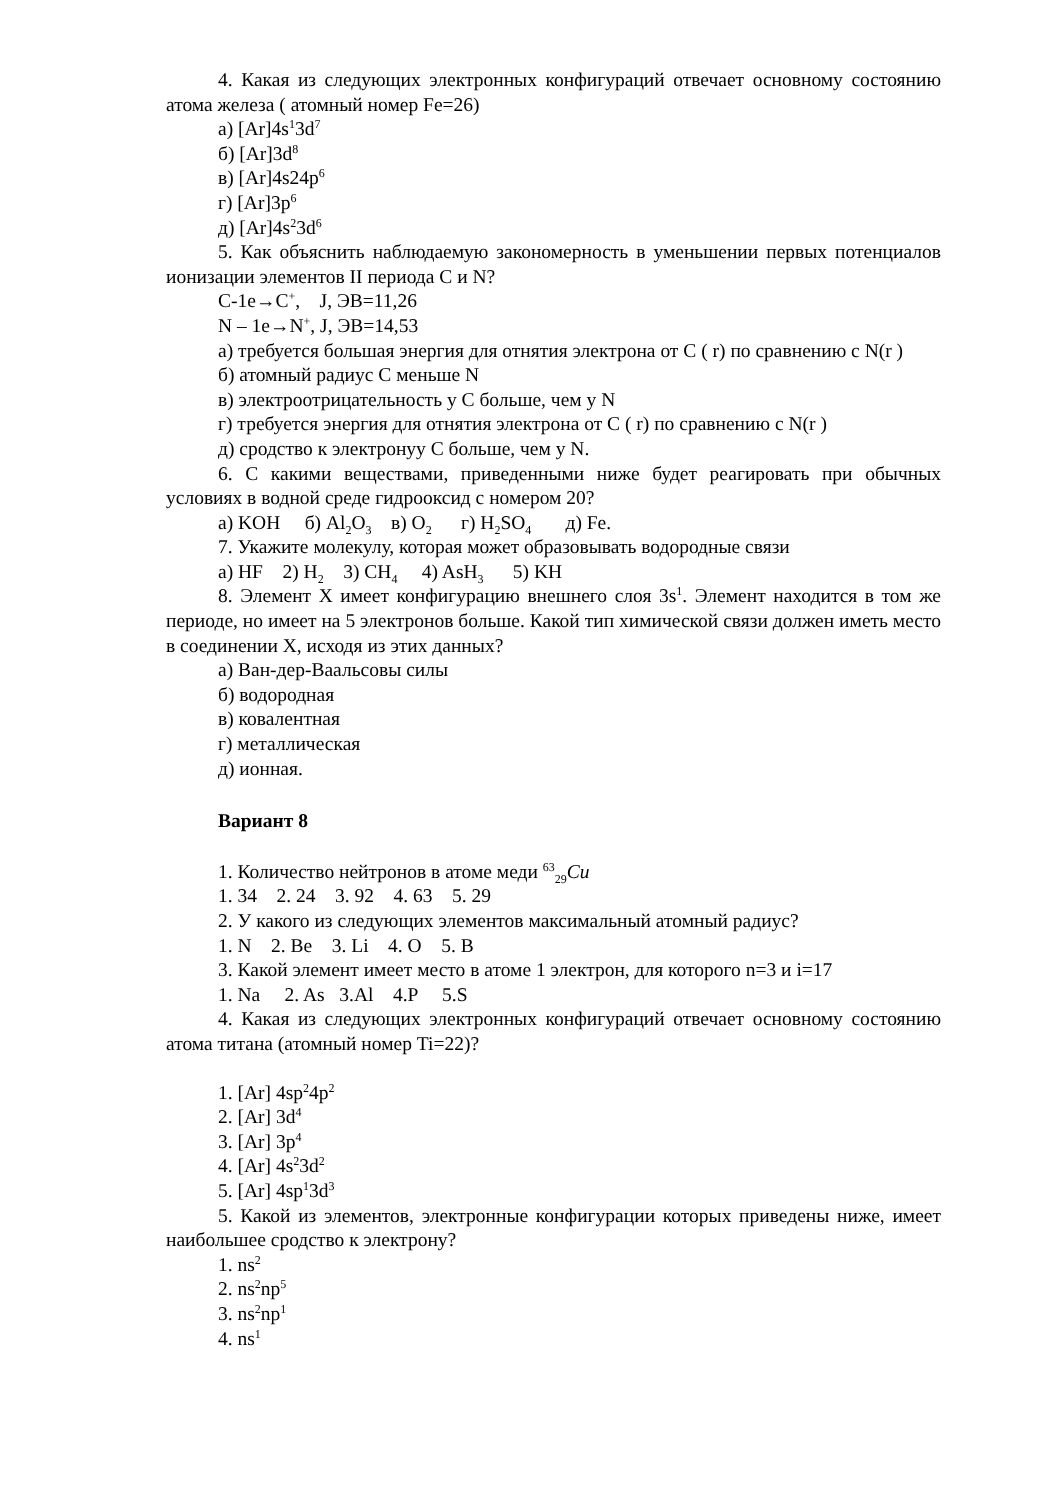4. Какая из следующих электронных конфигураций отвечает основному состоянию атома железа ( атомный номер Fe=26)
а) [Ar]4s<sup>1</sup>3d<sup>7</sup>
б) [Ar]3d<sup>8</sup>
в) [Ar]4s24p<sup>6</sup>
г) [Ar]3p<sup>6</sup>
д) [Ar]4s<sup>2</sup>3d<sup>6</sup>
5. Как объяснить наблюдаемую закономерность в уменьшении первых потенциалов ионизации элементов II периода C и N?
C-1e→C<sup>+</sup>, J, ЭВ=11,26
N – 1e→N<sup>+</sup>, J, ЭВ=14,53
а) требуется большая энергия для отнятия электрона от C ( r) по сравнению с N(r )
б) атомный радиус C меньше N
в) электроотрицательность у C больше, чем у N
г) требуется энергия для отнятия электрона от C ( r) по сравнению с N(r )
д) сродство к электронуу C больше, чем у N.
6. С какими веществами, приведенными ниже будет реагировать при обычных условиях в водной среде гидрооксид с номером 20?
а) KOH б) Al<sub>2</sub>O<sub>3</sub> в) O<sub>2</sub> г) H<sub>2</sub>SO<sub>4</sub> д) Fe.
7. Укажите молекулу, которая может образовывать водородные связи
а) HF 2) H<sub>2</sub> 3) CH<sub>4</sub> 4) AsH<sub>3</sub> 5) KH
8. Элемент X имеет конфигурацию внешнего слоя 3s<sup>1</sup>. Элемент находится в том же периоде, но имеет на 5 электронов больше. Какой тип химической связи должен иметь место в соединении X, исходя из этих данных?
а) Ван-дер-Ваальсовы силы
б) водородная
в) ковалентная
г) металлическая
д) ионная.
Вариант 8
1. Количество нейтронов в атоме меди <sup>63</sup><sub>29</sub>Cu
1. 34 2. 24 3. 92 4. 63 5. 29
2. У какого из следующих элементов максимальный атомный радиус?
1. N 2. Be 3. Li 4. O 5. B
3. Какой элемент имеет место в атоме 1 электрон, для которого n=3 и i=17
1. Na 2. As 3.Al 4.P 5.S
4. Какая из следующих электронных конфигураций отвечает основному состоянию атома титана (атомный номер Ti=22)?
1. [Ar] 4sp<sup>2</sup>4p<sup>2</sup>
2. [Ar] 3d<sup>4</sup>
3. [Ar] 3p<sup>4</sup>
4. [Ar] 4s<sup>2</sup>3d<sup>2</sup>
5. [Ar] 4sp<sup>1</sup>3d<sup>3</sup>
5. Какой из элементов, электронные конфигурации которых приведены ниже, имеет наибольшее сродство к электрону?
1. ns<sup>2</sup>
2. ns<sup>2</sup>np<sup>5</sup>
3. ns<sup>2</sup>np<sup>1</sup>
4. ns<sup>1</sup>